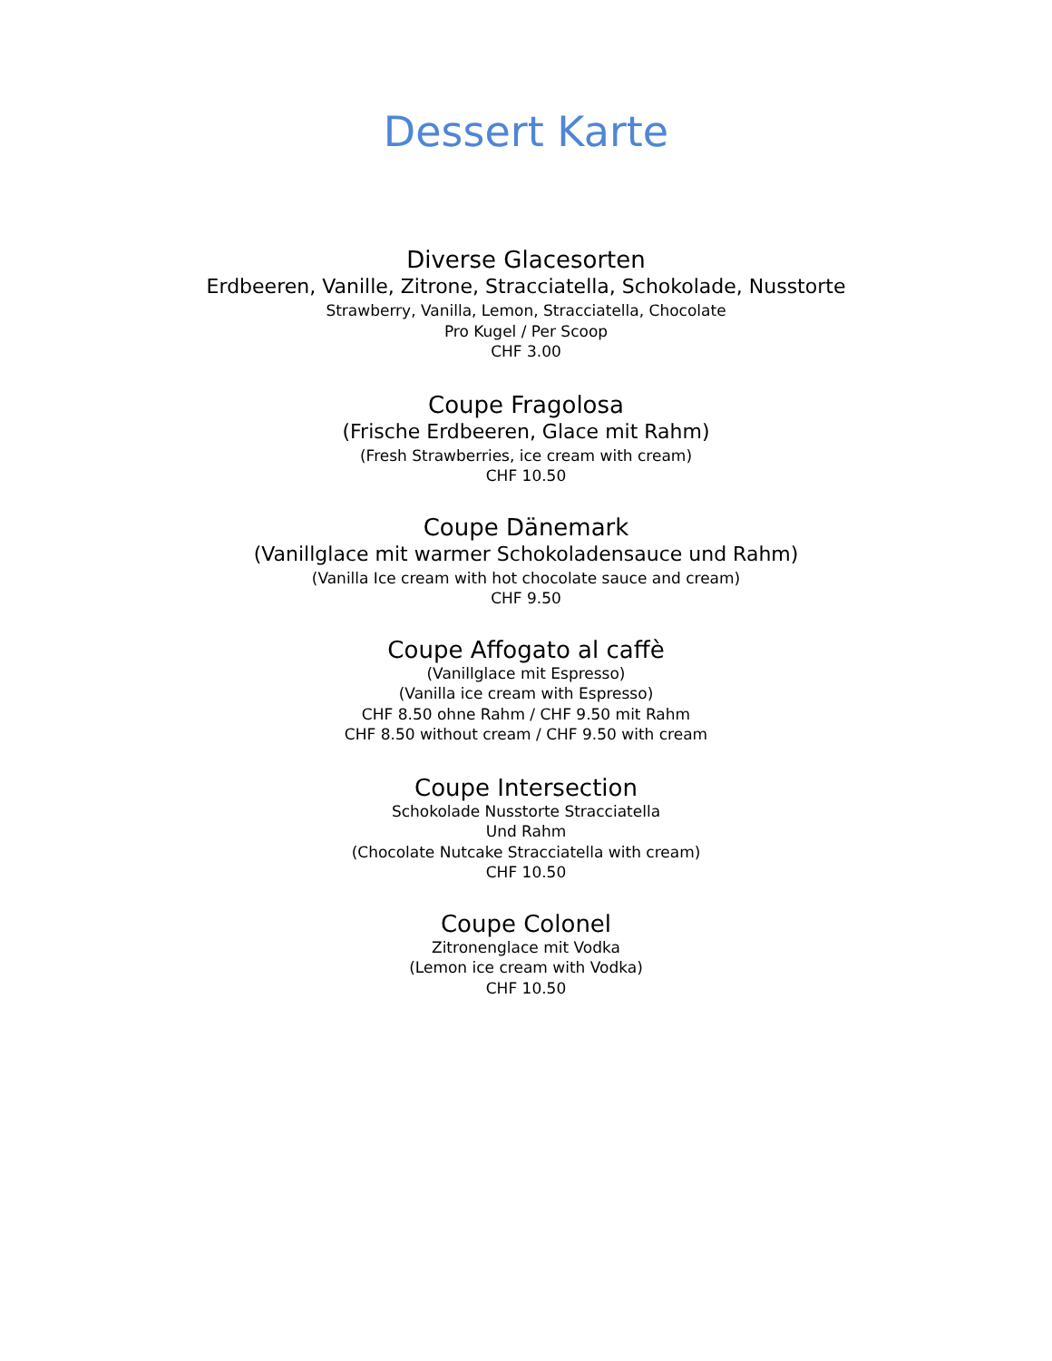Dessert Karte
Diverse Glacesorten
Erdbeeren, Vanille, Zitrone, Stracciatella, Schokolade, Nusstorte
Strawberry, Vanilla, Lemon, Stracciatella, Chocolate
Pro Kugel / Per Scoop
CHF 3.00
Coupe Fragolosa
(Frische Erdbeeren, Glace mit Rahm)
(Fresh Strawberries, ice cream with cream)
CHF 10.50
Coupe Dänemark
(Vanillglace mit warmer Schokoladensauce und Rahm)
(Vanilla Ice cream with hot chocolate sauce and cream)
CHF 9.50
Coupe Affogato al caffè
(Vanillglace mit Espresso)
(Vanilla ice cream with Espresso)
CHF 8.50 ohne Rahm / CHF 9.50 mit Rahm
CHF 8.50 without cream / CHF 9.50 with cream
Coupe Intersection
Schokolade Nusstorte Stracciatella
Und Rahm
(Chocolate Nutcake Stracciatella with cream)
CHF 10.50
Coupe Colonel
Zitronenglace mit Vodka
(Lemon ice cream with Vodka)
CHF 10.50